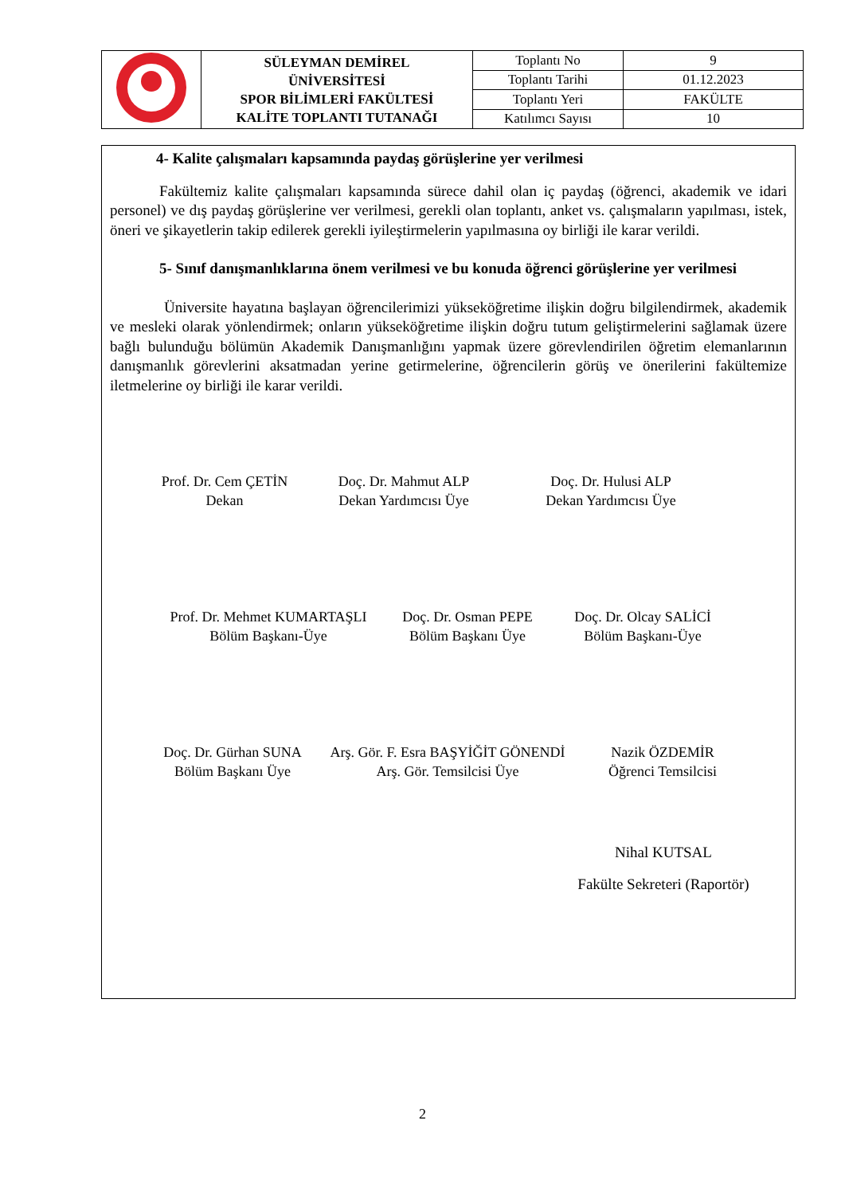| | SÜLEYMAN DEMİREL ÜNİVERSİTESİ SPOR BİLİMLERİ FAKÜLTESİ KALİTE TOPLANTI TUTANAĞI | Toplantı No | 9 |
| | | Toplantı Tarihi | 01.12.2023 |
| | | Toplantı Yeri | FAKÜLTE |
| | | Katılımcı Sayısı | 10 |
4- Kalite çalışmaları kapsamında paydaş görüşlerine yer verilmesi
Fakültemiz kalite çalışmaları kapsamında sürece dahil olan iç paydaş (öğrenci, akademik ve idari personel) ve dış paydaş görüşlerine ver verilmesi, gerekli olan toplantı, anket vs. çalışmaların yapılması, istek, öneri ve şikayetlerin takip edilerek gerekli iyileştirmelerin yapılmasına oy birliği ile karar verildi.
5- Sınıf danışmanlıklarına önem verilmesi ve bu konuda öğrenci görüşlerine yer verilmesi
Üniversite hayatına başlayan öğrencilerimizi yükseköğretime ilişkin doğru bilgilendirmek, akademik ve mesleki olarak yönlendirmek; onların yükseköğretime ilişkin doğru tutum geliştirmelerini sağlamak üzere bağlı bulunduğu bölümün Akademik Danışmanlığını yapmak üzere görevlendirilen öğretim elemanlarının danışmanlık görevlerini aksatmadan yerine getirmelerine, öğrencilerin görüş ve önerilerini fakültemize iletmelerine oy birliği ile karar verildi.
Prof. Dr. Cem ÇETİN
Dekan
Doç. Dr. Mahmut ALP
Dekan Yardımcısı Üye
Doç. Dr. Hulusi ALP
Dekan Yardımcısı Üye
Prof. Dr. Mehmet KUMARTAŞLI
Bölüm Başkanı-Üye
Doç. Dr. Osman PEPE
Bölüm Başkanı Üye
Doç. Dr. Olcay SALİCİ
Bölüm Başkanı-Üye
Doç. Dr. Gürhan SUNA
Bölüm Başkanı Üye
Arş. Gör. F. Esra BAŞYİĞİT GÖNENDİ
Arş. Gör. Temsilcisi Üye
Nazik ÖZDEMİR
Öğrenci Temsilcisi
Nihal KUTSAL
Fakülte Sekreteri (Raportör)
2